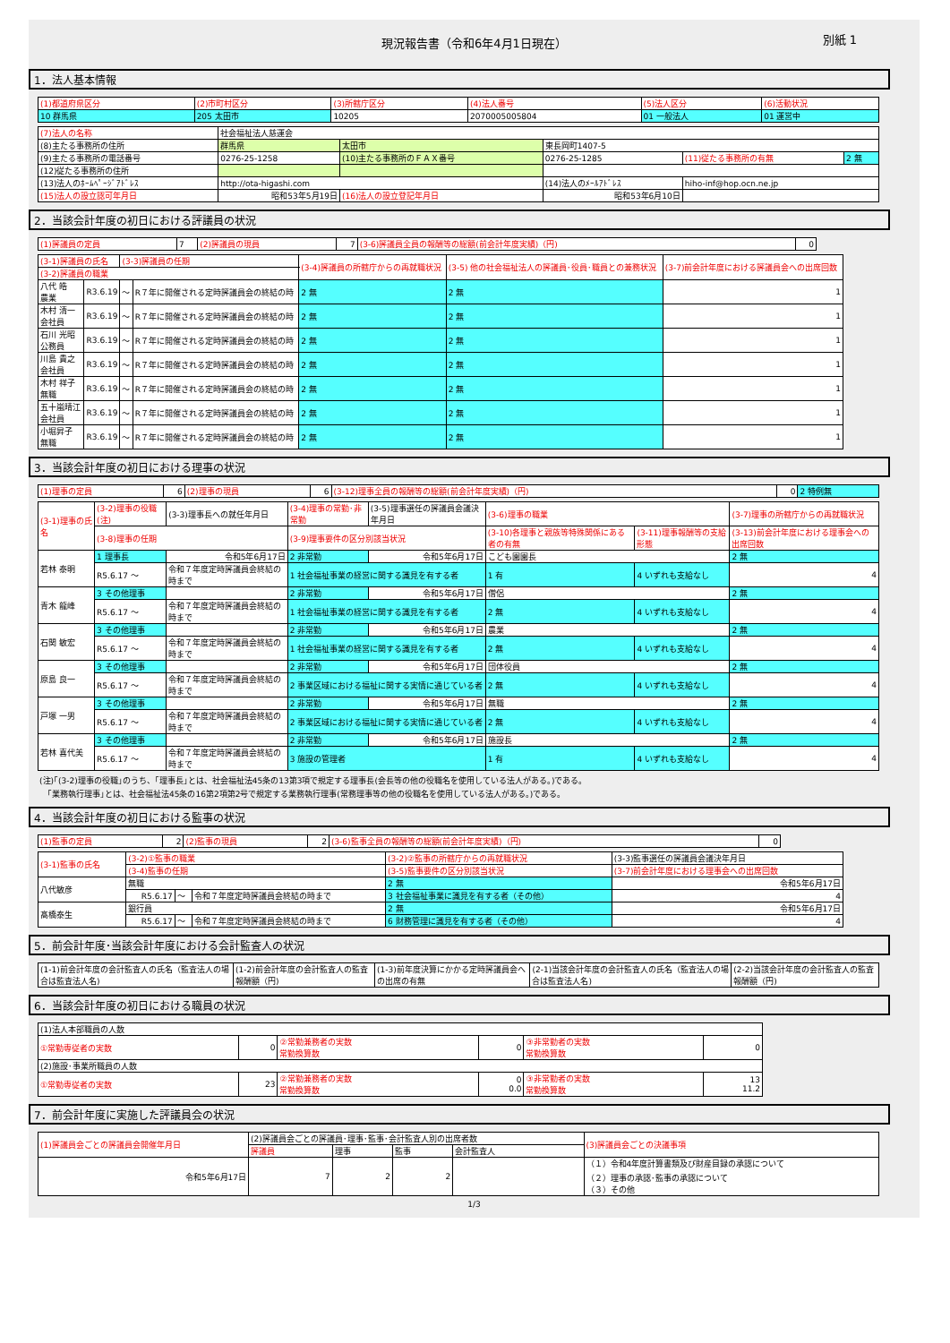現況報告書（令和6年4月1日現在） 別紙 1
1．法人基本情報
| (1)都道府県区分 | (2)市町村区分 | (3)所轄庁区分 | (4)法人番号 | (5)法人区分 | (6)活動状況 |
| 10 群馬県 | 205 太田市 | 10205 | 2070005005804 | 01 一般法人 | 01 運営中 |
| (7)法人の名称 | 社会福祉法人慈運会 | | | | |
| (8)主たる事務所の住所 | 群馬県 | 太田市 | 東長岡町1407-5 | | |
| (9)主たる事務所の電話番号 | 0276-25-1258 | (10)主たる事務所のＦＡＸ番号 | 0276-25-1285 | (11)従たる事務所の有無 | 2 無 |
| (12)従たる事務所の住所 | | | | | |
| (13)法人のﾎｰﾑﾍﾟｰｼﾞｱﾄﾞﾚｽ | http://ota-higashi.com | | (14)法人のﾒｰﾙｱﾄﾞﾚｽ | hiho-inf@hop.ocn.ne.jp | |
| (15)法人の設立認可年月日 | 昭和53年5月19日 | (16)法人の設立登記年月日 | 昭和53年6月10日 | | |
2．当該会計年度の初日における評議員の状況
| (1)評議員の定員 | 7 | (2)評議員の現員 | 7 | (3-6)評議員全員の報酬等の総額(前会計年度実績)（円) | 0 |
| (3-1)評議員の氏名 | | (3-3)評議員の任期 | | (3-4)評議員の所轄庁からの再就職状況 | (3-5) 他の社会福祉法人の評議員･役員･職員との兼務状況 | (3-7)前会計年度における評議員会への出席回数 |
| --- | --- | --- | --- | --- | --- | --- |
| (3-2)評議員の職業 | | | | | | |
| 八代 皓 農業 | R3.6.19 | ～ | R７年に開催される定時評議員会の終結の時 | 2 無 | 2 無 | 1 |
| 木村 清一 会社員 | R3.6.19 | ～ | R７年に開催される定時評議員会の終結の時 | 2 無 | 2 無 | 1 |
| 石川 光昭 公務員 | R3.6.19 | ～ | R７年に開催される定時評議員会の終結の時 | 2 無 | 2 無 | 1 |
| 川島 貴之 会社員 | R3.6.19 | ～ | R７年に開催される定時評議員会の終結の時 | 2 無 | 2 無 | 1 |
| 木村 祥子 無職 | R3.6.19 | ～ | R７年に開催される定時評議員会の終結の時 | 2 無 | 2 無 | 1 |
| 五十嵐晴江 会社員 | R3.6.19 | ～ | R７年に開催される定時評議員会の終結の時 | 2 無 | 2 無 | 1 |
| 小堀昇子 無職 | R3.6.19 | ～ | R７年に開催される定時評議員会の終結の時 | 2 無 | 2 無 | 1 |
3．当該会計年度の初日における理事の状況
| (1)理事の定員 | 6 | (2)理事の現員 | 6 | (3-12)理事全員の報酬等の総額(前会計年度実績)（円) | 0 | 2 特例無 |
| (3-1)理事の氏名 | (3-2)理事の役職(注) | | (3-3)理事長への就任年月日 | (3-4)理事の常勤･非常勤 | (3-5)理事選任の評議員会議決年月日 | (3-6)理事の職業 | | (3-7)理事の所轄庁からの再就職状況 |
| --- | --- | --- | --- | --- | --- | --- | --- | --- |
| | (3-8)理事の任期 | | | (3-9)理事要件の区分別該当状況 | | (3-10)各理事と親族等特殊関係にある者の有無 | (3-11)理事報酬等の支給形態 | (3-13)前会計年度における理事会への出席回数 |
| 若林 泰明 | 1 理事長 | | 令和5年6月17日 | 2 非常勤 | 令和5年6月17日 | こども園園長 | | 2 無 |
| | R5.6.17 ～ | 令和７年度定時評議員会終結の時まで | | 1 社会福祉事業の経営に関する識見を有する者 | | 1 有 | 4 いずれも支給なし | 4 |
| 青木 龍峰 | 3 その他理事 | | | 2 非常勤 | 令和5年6月17日 | 僧侶 | | 2 無 |
| | R5.6.17 ～ | 令和７年度定時評議員会終結の時まで | | 1 社会福祉事業の経営に関する識見を有する者 | | 2 無 | 4 いずれも支給なし | 4 |
| 石関 敏宏 | 3 その他理事 | | | 2 非常勤 | 令和5年6月17日 | 農業 | | 2 無 |
| | R5.6.17 ～ | 令和７年度定時評議員会終結の時まで | | 1 社会福祉事業の経営に関する識見を有する者 | | 2 無 | 4 いずれも支給なし | 4 |
| 原島 良一 | 3 その他理事 | | | 2 非常勤 | 令和5年6月17日 | 団体役員 | | 2 無 |
| | R5.6.17 ～ | 令和７年度定時評議員会終結の時まで | | 2 事業区域における福祉に関する実情に通じている者 | | 2 無 | 4 いずれも支給なし | 4 |
| 戸塚 一男 | 3 その他理事 | | | 2 非常勤 | 令和5年6月17日 | 無職 | | 2 無 |
| | R5.6.17 ～ | 令和７年度定時評議員会終結の時まで | | 2 事業区域における福祉に関する実情に通じている者 | | 2 無 | 4 いずれも支給なし | 4 |
| 若林 喜代美 | 3 その他理事 | | | 2 非常勤 | 令和5年6月17日 | 施設長 | | 2 無 |
| | R5.6.17 ～ | 令和７年度定時評議員会終結の時まで | | 3 施設の管理者 | | 1 有 | 4 いずれも支給なし | 4 |
(注)｢(3-2)理事の役職｣のうち、｢理事長｣とは、社会福祉法45条の13第3項で規定する理事長(会長等の他の役職名を使用している法人がある。)である。
　｢業務執行理事｣とは、社会福祉法45条の16第2項第2号で規定する業務執行理事(常務理事等の他の役職名を使用している法人がある。)である。
4．当該会計年度の初日における監事の状況
| (1)監事の定員 | 2 | (2)監事の現員 | 2 | (3-6)監事全員の報酬等の総額(前会計年度実績)（円) | 0 |
| (3-1)監事の氏名 | (3-2)①監事の職業 | | | (3-2)②監事の所轄庁からの再就職状況 | (3-3)監事選任の評議員会議決年月日 |
| --- | --- | --- | --- | --- | --- |
| | (3-4)監事の任期 | | | (3-5)監事要件の区分別該当状況 | (3-7)前会計年度における理事会への出席回数 |
| 八代敏彦 | 無職 | | | 2 無 | 令和5年6月17日 |
| | R5.6.17 | ～ | 令和７年度定時評議員会終結の時まで | 3 社会福祉事業に識見を有する者（その他） | 4 |
| 髙橋泰生 | 銀行員 | | | 2 無 | 令和5年6月17日 |
| | R5.6.17 | ～ | 令和７年度定時評議員会終結の時まで | 6 財務管理に識見を有する者（その他） | 4 |
5．前会計年度･当該会計年度における会計監査人の状況
| (1-1)前会計年度の会計監査人の氏名（監査法人の場合は監査法人名) | (1-2)前会計年度の会計監査人の監査報酬額（円) | (1-3)前年度決算にかかる定時評議員会への出席の有無 | (2-1)当該会計年度の会計監査人の氏名（監査法人の場合は監査法人名) | (2-2)当該会計年度の会計監査人の監査報酬額（円) |
| --- | --- | --- | --- | --- |
6．当該会計年度の初日における職員の状況
| (1)法人本部職員の人数 | | | | | |
| ①常勤専従者の実数 | 0 | ②常勤兼務者の実数 常勤換算数 | 0 | ③非常勤者の実数 常勤換算数 | 0 |
| (2)施設･事業所職員の人数 | | | | | |
| ①常勤専従者の実数 | 23 | ②常勤兼務者の実数 常勤換算数 | 0 0.0 | ③非常勤者の実数 常勤換算数 | 13 11.2 |
7．前会計年度に実施した評議員会の状況
| (1)評議員会ごとの評議員会開催年月日 | (2)評議員会ごとの評議員･理事･監事･会計監査人別の出席者数 | | | | (3)評議員会ごとの決議事項 |
| --- | --- | --- | --- | --- | --- |
| | 評議員 | 理事 | 監事 | 会計監査人 | |
| 令和5年6月17日 | 7 | 2 | 2 | | （１）令和4年度計算書類及び財産目録の承認について （２）理事の承認･監事の承認について （３）その他 |
1/3